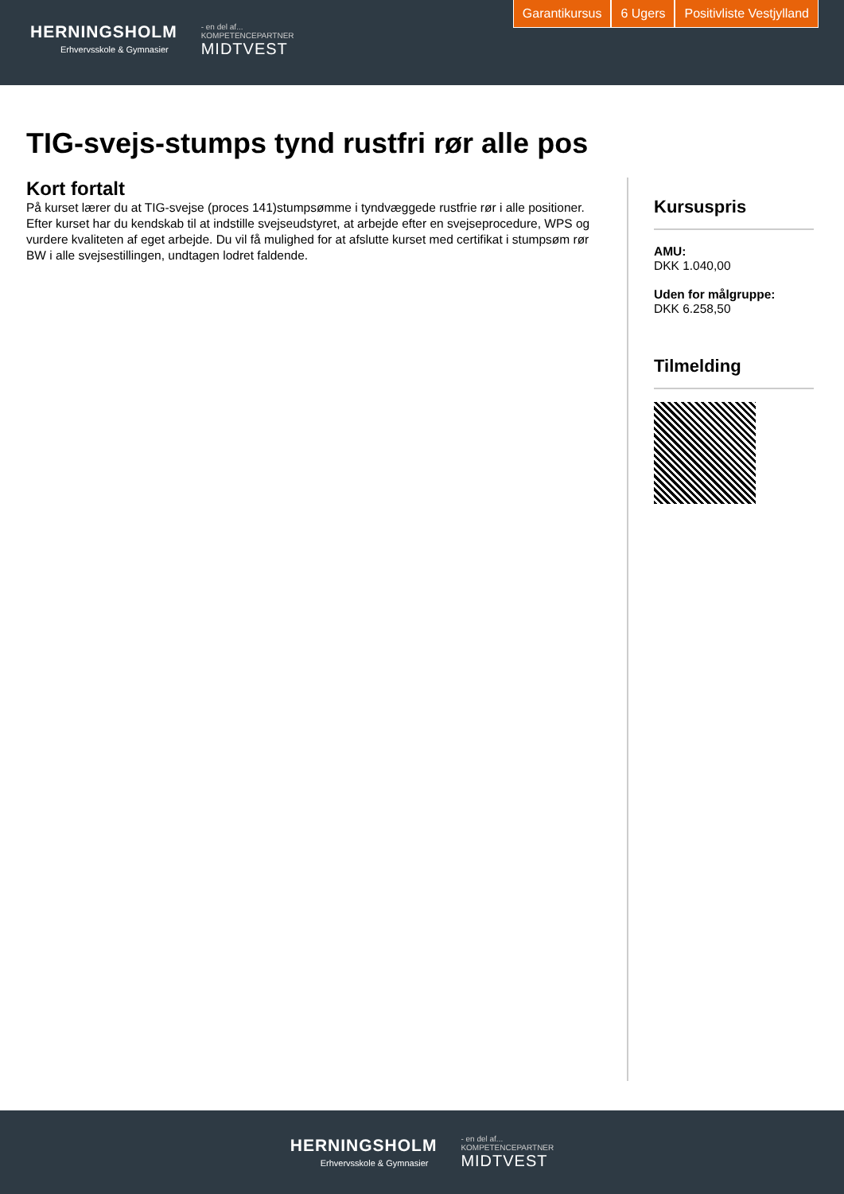HERNINGSHOLM
Erhvervsskole & Gymnasier
- en del af...
KOMPETENCEPARTNER
MIDTVEST
Garantikursus 6 Ugers Positivliste Vestjylland
TIG-svejs-stumps tynd rustfri rør alle pos
Kort fortalt
På kurset lærer du at TIG-svejse (proces 141)stumpsømme i tyndvæggede rustfrie rør i alle positioner. Efter kurset har du kendskab til at indstille svejseudstyret, at arbejde efter en svejseprocedure, WPS og vurdere kvaliteten af eget arbejde. Du vil få mulighed for at afslutte kurset med certifikat i stumpsøm rør BW i alle svejsestillingen, undtagen lodret faldende.
Kursuspris
AMU:
DKK 1.040,00
Uden for målgruppe:
DKK 6.258,50
Tilmelding
HERNINGSHOLM
Erhvervsskole & Gymnasier
- en del af...
KOMPETENCEPARTNER
MIDTVEST